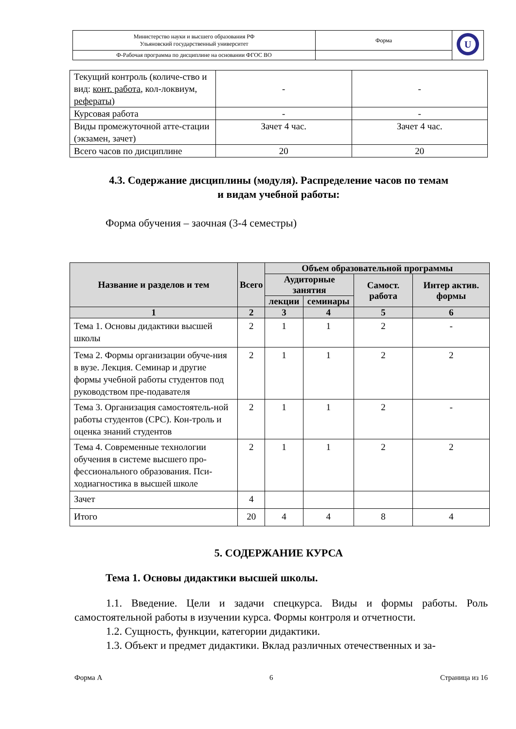| Министерство науки и высшего образования РФ Ульяновский государственный университет | Форма | U |
| Ф-Рабочая программа по дисциплине на основании ФГОС ВО | | |
| Текущий контроль (количе-ство и вид: конт. работа , кол-локвиум, рефераты ) | - | - |
| Курсовая работа | - | - |
| Виды промежуточной атте-стации (экзамен, зачет) | Зачет 4 час. | Зачет 4 час. |
| Всего часов по дисциплине | 20 | 20 |
4.3. Содержание дисциплины (модуля). Распределение часов по темам
и видам учебной работы:
Форма обучения – заочная (3-4 семестры)
| Название и разделов и тем | Всего | Объем образовательной программы | | | |
| --- | --- | --- | --- | --- | --- |
| | | Аудиторные занятия | | Самост. работа | Интер актив. формы |
| | | лекции | семинары | | |
| 1 | 2 | 3 | 4 | 5 | 6 |
| Тема 1. Основы дидактики высшей школы | 2 | 1 | 1 | 2 | - |
| Тема 2. Формы организации обуче-ния в вузе. Лекция. Семинар и другие формы учебной работы студентов под руководством пре-подавателя | 2 | 1 | 1 | 2 | 2 |
| Тема 3. Организация самостоятель-ной работы студентов (СРС). Кон-троль и оценка знаний студентов | 2 | 1 | 1 | 2 | - |
| Тема 4. Современные технологии обучения в системе высшего про-фессионального образования. Пси-ходиагностика в высшей школе | 2 | 1 | 1 | 2 | 2 |
| Зачет | 4 | | | | |
| Итого | 20 | 4 | 4 | 8 | 4 |
5. СОДЕРЖАНИЕ КУРСА
Тема 1. Основы дидактики высшей школы.
1.1. Введение. Цели и задачи спецкурса. Виды и формы работы. Роль самостоятельной работы в изучении курса. Формы контроля и отчетности.
1.2. Сущность, функции, категории дидактики.
1.3. Объект и предмет дидактики. Вклад различных отечественных и за-
Форма А 6 Страница из 16